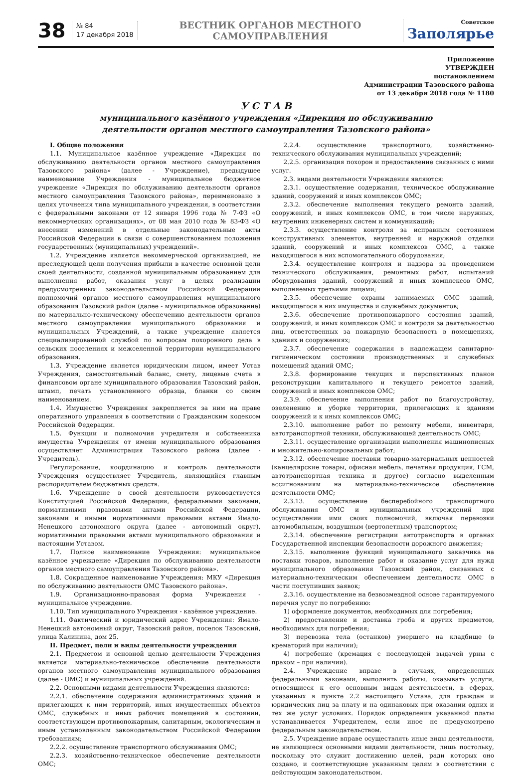38
№ 84
17 декабря 2018
ВЕСТНИК ОРГАНОВ МЕСТНОГО САМОУПРАВЛЕНИЯ
Советское
Заполярье
Приложение
УТВЕРЖДЕН
постановлением
Администрации Тазовского района
от 13 декабря 2018 года № 1180
У С Т А В
муниципального казённого учреждения «Дирекция по обслуживанию
деятельности органов местного самоуправления Тазовского района»
I. Общие положения
1.1. Муниципальное казённое учреждение «Дирекция по обслуживанию деятельности органов местного самоуправления Тазовского района» (далее - Учреждение), предыдущее наименование Учреждения - муниципальное бюджетное учреждение «Дирекция по обслуживанию деятельности органов местного самоуправления Тазовского района», переименовано в целях уточнения типа муниципального учреждения, в соответствии с федеральными законами от 12 января 1996 года № 7-ФЗ «О некоммерческих организациях», от 08 мая 2010 года № 83-ФЗ «О внесении изменений в отдельные законодательные акты Российской Федерации в связи с совершенствованием положения государственных (муниципальных) учреждений».
1.2. Учреждение является некоммерческой организацией, не преследующей цели получения прибыли в качестве основной цели своей деятельности, созданной муниципальным образованием для выполнения работ, оказания услуг в целях реализации предусмотренных законодательством Российской Федерации полномочий органов местного самоуправления муниципального образования Тазовский район (далее - муниципальное образование) по материально-техническому обеспечению деятельности органов местного самоуправления муниципального образования и муниципальных Учреждений, а также учреждение является специализированной службой по вопросам похоронного дела в сельских поселениях и межселенной территории муниципального образования.
1.3. Учреждение является юридическим лицом, имеет Устав Учреждения, самостоятельный баланс, смету, лицевые счета в финансовом органе муниципального образования Тазовский район, штамп, печать установленного образца, бланки со своим наименованием.
1.4. Имущество Учреждения закрепляется за ним на праве оперативного управления в соответствии с Гражданским кодексом Российской Федерации.
1.5. Функции и полномочия учредителя и собственника имущества Учреждения от имени муниципального образования осуществляет Администрация Тазовского района (далее - Учредитель).
Регулирование, координацию и контроль деятельности Учреждения осуществляет Учредитель, являющийся главным распорядителем бюджетных средств.
1.6. Учреждение в своей деятельности руководствуется Конституцией Российской Федерации, федеральными законами, нормативными правовыми актами Российской Федерации, законами и иными нормативными правовыми актами Ямало-Ненецкого автономного округа (далее - автономный округ), нормативными правовыми актами муниципального образования и настоящим Уставом.
1.7. Полное наименование Учреждения: муниципальное казённое учреждение «Дирекция по обслуживанию деятельности органов местного самоуправления Тазовского района».
1.8. Сокращенное наименование Учреждения: МКУ «Дирекция по обслуживанию деятельности ОМС Тазовского района».
1.9. Организационно-правовая форма Учреждения - муниципальное учреждение.
1.10. Тип муниципального Учреждения - казённое учреждение.
1.11. Фактический и юридический адрес Учреждения: Ямало-Ненецкий автономный округ, Тазовский район, поселок Тазовский, улица Калинина, дом 25.
II. Предмет, цели и виды деятельности учреждения
2.1. Предметом и основной целью деятельности Учреждения является материально-техническое обеспечение деятельности органов местного самоуправления муниципального образования (далее - ОМС) и муниципальных учреждений.
2.2. Основными видами деятельности Учреждения являются:
2.2.1. обеспечение содержания административных зданий и прилегающих к ним территорий, иных имущественных объектов ОМС, служебных и иных рабочих помещений в состоянии, соответствующем противопожарным, санитарным, экологическим и иным установленным законодательством Российской Федерации требованиям;
2.2.2. осуществление транспортного обслуживания ОМС;
2.2.3. хозяйственно-техническое обеспечение деятельности ОМС;
2.2.4. осуществление транспортного, хозяйственно-технического обслуживания муниципальных учреждений;
2.2.5. организация похорон и предоставление связанных с ними услуг.
2.3. видами деятельности Учреждения являются:
2.3.1. осуществление содержания, техническое обслуживание зданий, сооружений и иных комплексов ОМС;
2.3.2. обеспечение выполнения текущего ремонта зданий, сооружений, и иных комплексов ОМС, в том числе наружных, внутренних инженерных систем и коммуникаций;
2.3.3. осуществление контроля за исправным состоянием конструктивных элементов, внутренней и наружной отделки зданий, сооружений и иных комплексов ОМС, а также находящегося в них вспомогательного оборудования;
2.3.4. осуществление контроля и надзора за проведением технического обслуживания, ремонтных работ, испытаний оборудования зданий, сооружений и иных комплексов ОМС, выполняемых третьими лицами;
2.3.5. обеспечение охраны занимаемых ОМС зданий, находящегося в них имущества и служебных документов;
2.3.6. обеспечение противопожарного состояния зданий, сооружений, и иных комплексов ОМС и контроля за деятельностью лиц, ответственных за пожарную безопасность в помещениях, зданиях и сооружениях;
2.3.7. обеспечение содержания в надлежащем санитарно-гигиеническом состоянии производственных и служебных помещений зданий ОМС;
2.3.8. формирование текущих и перспективных планов реконструкции капитального и текущего ремонтов зданий, сооружений и иных комплексов ОМС;
2.3.9. обеспечение выполнения работ по благоустройству, озеленению и уборке территории, прилегающих к зданиям сооружений и к иных комплексов ОМС;
2.3.10. выполнение работ по ремонту мебели, инвентаря, автотранспортной техники, обслуживающей деятельность ОМС;
2.3.11. осуществление организации выполнения машинописных и множительно-копировальных работ;
2.3.12. обеспечение поставки товарно-материальных ценностей (канцелярские товары, офисная мебель, печатная продукция, ГСМ, автотранспортная техника и другое) согласно выделенным ассигнованиям на материально-техническое обеспечение деятельности ОМС;
2.3.13. осуществление бесперебойного транспортного обслуживания ОМС и муниципальных учреждений при осуществлении ими своих полномочий, включая перевозки автомобильным, воздушным (вертолетным) транспортом;
2.3.14. обеспечение регистрации автотранспорта в органах Государственной инспекции безопасности дорожного движения;
2.3.15. выполнение функций муниципального заказчика на поставки товаров, выполнение работ и оказание услуг для нужд муниципального образования Тазовский район, связанных с материально-техническим обеспечением деятельности ОМС в части поступивших заявок;
2.3.16. осуществление на безвозмездной основе гарантируемого перечня услуг по погребению:
1) оформление документов, необходимых для погребения;
2) предоставление и доставка гроба и других предметов, необходимых для погребения;
3) перевозка тела (останков) умершего на кладбище (в крематорий при наличии);
4) погребение (кремация с последующей выдачей урны с прахом – при наличии).
2.4. Учреждение вправе в случаях, определенных федеральными законами, выполнять работы, оказывать услуги, относящиеся к его основным видам деятельности, в сферах, указанных в пункте 2.2 настоящего Устава, для граждан и юридических лиц за плату и на одинаковых при оказании одних и тех же услуг условиях. Порядок определения указанной платы устанавливается Учредителем, если иное не предусмотрено федеральным законодательством.
2.5. Учреждение вправе осуществлять иные виды деятельности, не являющиеся основными видами деятельности, лишь постольку, поскольку это служит достижению целей, ради которых оно создано, и соответствующие указанным целям в соответствии с действующим законодательством.